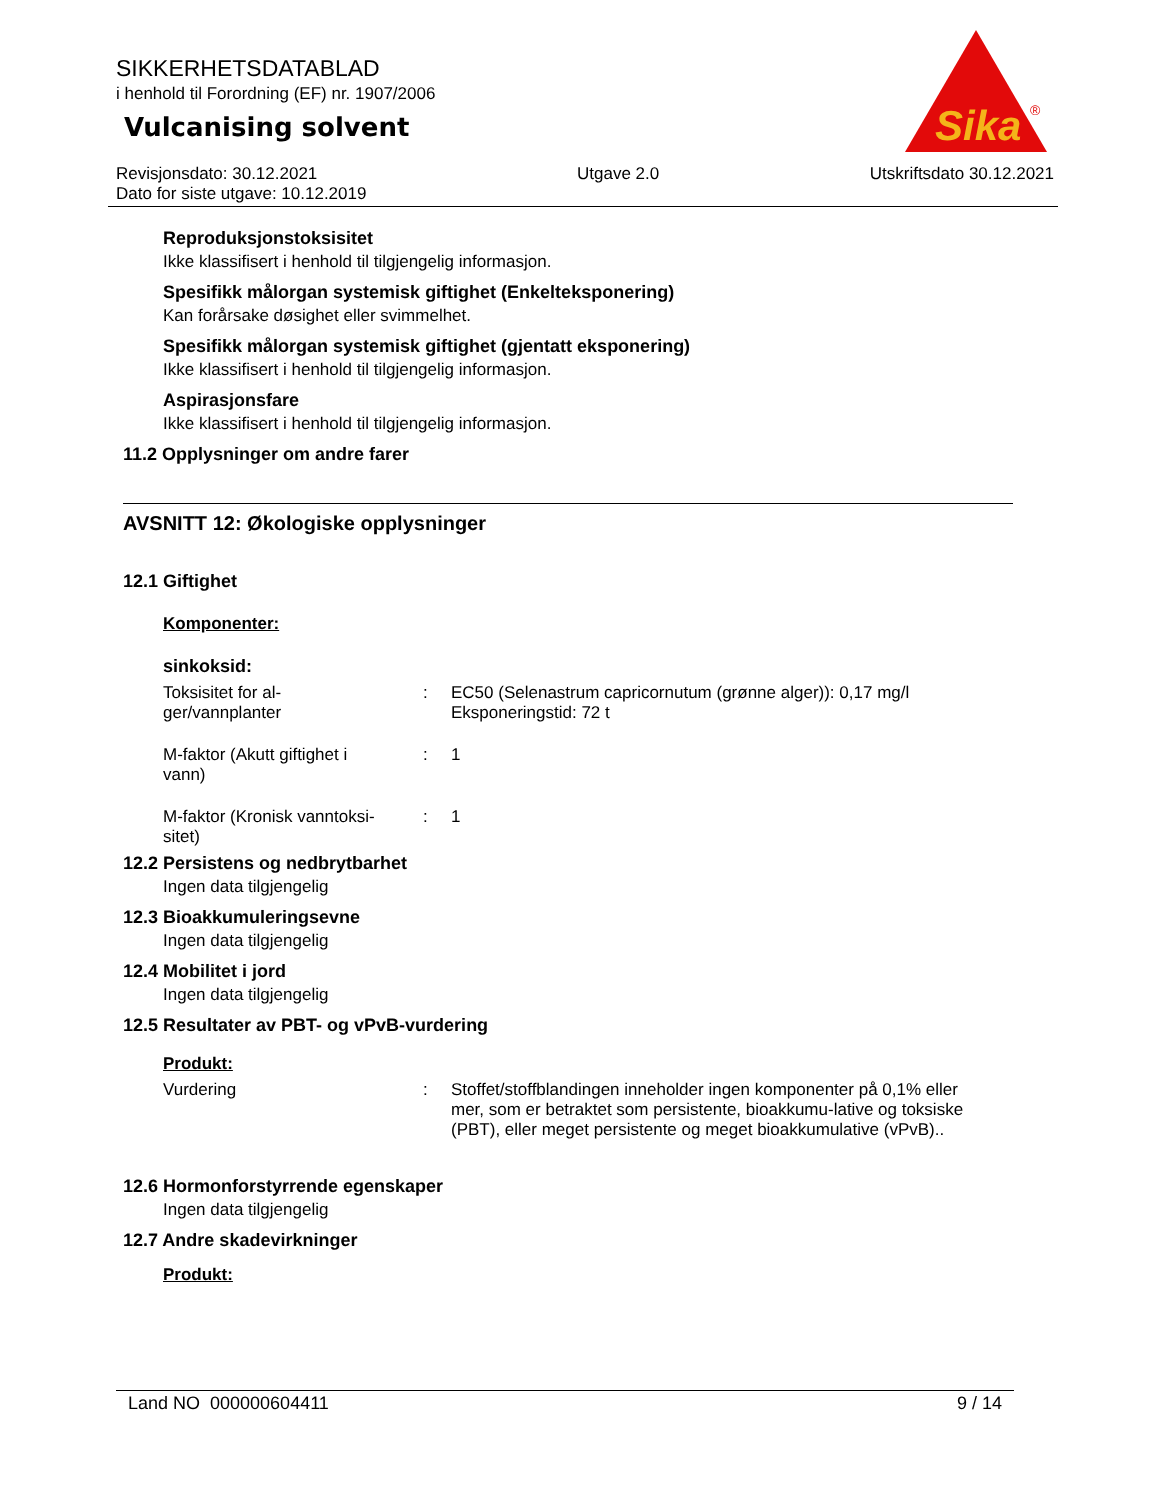SIKKERHETSDATABLAD
i henhold til Forordning (EF) nr. 1907/2006
Vulcanising solvent
Sika
®
Revisjonsdato: 30.12.2021
Dato for siste utgave: 10.12.2019
Utgave 2.0 Utskriftsdato 30.12.2021
Reproduksjonstoksisitet
Ikke klassifisert i henhold til tilgjengelig informasjon.
Spesifikk målorgan systemisk giftighet (Enkelteksponering)
Kan forårsake døsighet eller svimmelhet.
Spesifikk målorgan systemisk giftighet (gjentatt eksponering)
Ikke klassifisert i henhold til tilgjengelig informasjon.
Aspirasjonsfare
Ikke klassifisert i henhold til tilgjengelig informasjon.
11.2 Opplysninger om andre farer
AVSNITT 12: Økologiske opplysninger
12.1 Giftighet
Komponenter:
sinkoksid:
Toksisitet for al-
ger/vannplanter
: EC50 (Selenastrum capricornutum (grønne alger)): 0,17 mg/l
Eksponeringstid: 72 t
M-faktor (Akutt giftighet i
vann)
: 1
M-faktor (Kronisk vanntoksi-
sitet)
: 1
12.2 Persistens og nedbrytbarhet
Ingen data tilgjengelig
12.3 Bioakkumuleringsevne
Ingen data tilgjengelig
12.4 Mobilitet i jord
Ingen data tilgjengelig
12.5 Resultater av PBT- og vPvB-vurdering
Produkt:
Vurdering : Stoffet/stoffblandingen inneholder ingen komponenter på 0,1% eller mer, som er betraktet som persistente, bioakkumu-lative og toksiske (PBT), eller meget persistente og meget bioakkumulative (vPvB)..
12.6 Hormonforstyrrende egenskaper
Ingen data tilgjengelig
12.7 Andre skadevirkninger
Produkt:
Land NO 000000604411 9 / 14